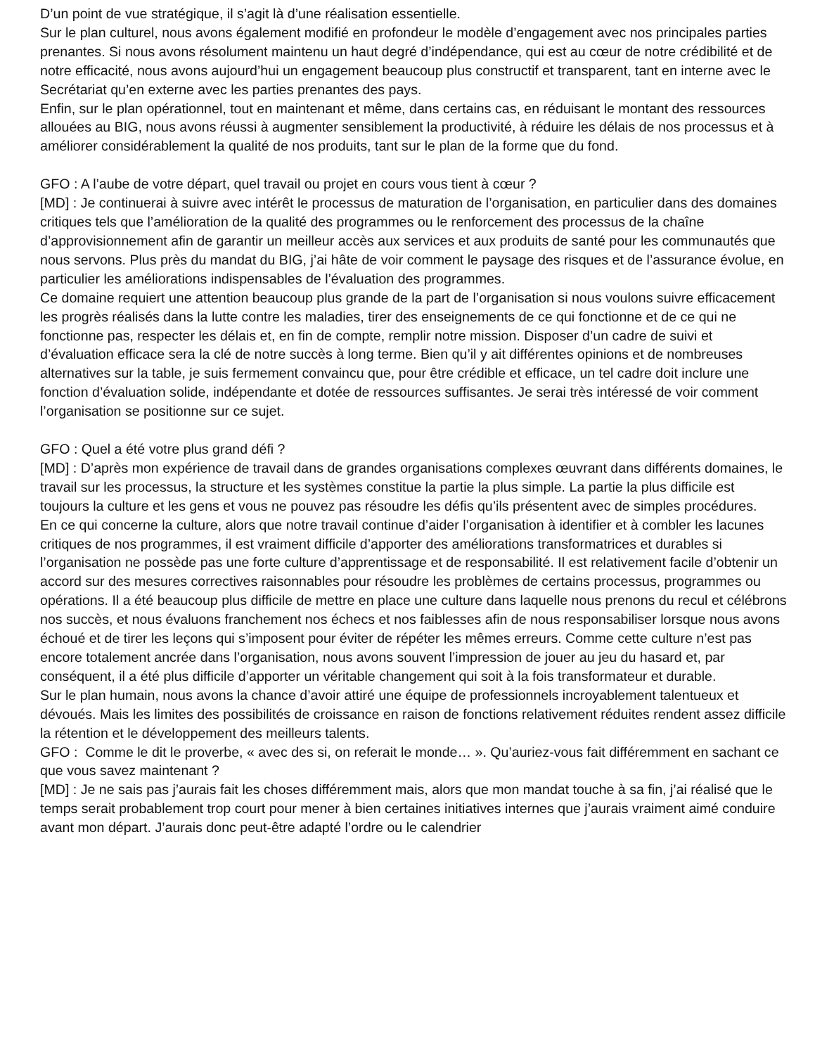D’un point de vue stratégique, il s’agit là d’une réalisation essentielle.
Sur le plan culturel, nous avons également modifié en profondeur le modèle d’engagement avec nos principales parties prenantes. Si nous avons résolument maintenu un haut degré d’indépendance, qui est au cœur de notre crédibilité et de notre efficacité, nous avons aujourd’hui un engagement beaucoup plus constructif et transparent, tant en interne avec le Secrétariat qu’en externe avec les parties prenantes des pays.
Enfin, sur le plan opérationnel, tout en maintenant et même, dans certains cas, en réduisant le montant des ressources allouées au BIG, nous avons réussi à augmenter sensiblement la productivité, à réduire les délais de nos processus et à améliorer considérablement la qualité de nos produits, tant sur le plan de la forme que du fond.
GFO : A l’aube de votre départ, quel travail ou projet en cours vous tient à cœur ?
[MD] : Je continuerai à suivre avec intérêt le processus de maturation de l’organisation, en particulier dans des domaines critiques tels que l’amélioration de la qualité des programmes ou le renforcement des processus de la chaîne d’approvisionnement afin de garantir un meilleur accès aux services et aux produits de santé pour les communautés que nous servons. Plus près du mandat du BIG, j’ai hâte de voir comment le paysage des risques et de l’assurance évolue, en particulier les améliorations indispensables de l’évaluation des programmes.
Ce domaine requiert une attention beaucoup plus grande de la part de l’organisation si nous voulons suivre efficacement les progrès réalisés dans la lutte contre les maladies, tirer des enseignements de ce qui fonctionne et de ce qui ne fonctionne pas, respecter les délais et, en fin de compte, remplir notre mission. Disposer d’un cadre de suivi et d’évaluation efficace sera la clé de notre succès à long terme. Bien qu’il y ait différentes opinions et de nombreuses alternatives sur la table, je suis fermement convaincu que, pour être crédible et efficace, un tel cadre doit inclure une fonction d’évaluation solide, indépendante et dotée de ressources suffisantes. Je serai très intéressé de voir comment l’organisation se positionne sur ce sujet.
GFO : Quel a été votre plus grand défi ?
[MD] : D’après mon expérience de travail dans de grandes organisations complexes œuvrant dans différents domaines, le travail sur les processus, la structure et les systèmes constitue la partie la plus simple. La partie la plus difficile est toujours la culture et les gens et vous ne pouvez pas résoudre les défis qu’ils présentent avec de simples procédures.
En ce qui concerne la culture, alors que notre travail continue d’aider l’organisation à identifier et à combler les lacunes critiques de nos programmes, il est vraiment difficile d’apporter des améliorations transformatrices et durables si l’organisation ne possède pas une forte culture d’apprentissage et de responsabilité. Il est relativement facile d’obtenir un accord sur des mesures correctives raisonnables pour résoudre les problèmes de certains processus, programmes ou opérations. Il a été beaucoup plus difficile de mettre en place une culture dans laquelle nous prenons du recul et célébrons nos succès, et nous évaluons franchement nos échecs et nos faiblesses afin de nous responsabiliser lorsque nous avons échoué et de tirer les leçons qui s’imposent pour éviter de répéter les mêmes erreurs. Comme cette culture n’est pas encore totalement ancrée dans l’organisation, nous avons souvent l’impression de jouer au jeu du hasard et, par conséquent, il a été plus difficile d’apporter un véritable changement qui soit à la fois transformateur et durable.
Sur le plan humain, nous avons la chance d’avoir attiré une équipe de professionnels incroyablement talentueux et dévoués. Mais les limites des possibilités de croissance en raison de fonctions relativement réduites rendent assez difficile la rétention et le développement des meilleurs talents.
GFO : Comme le dit le proverbe, « avec des si, on referait le monde… ». Qu’auriez-vous fait différemment en sachant ce que vous savez maintenant ?
[MD] : Je ne sais pas j’aurais fait les choses différemment mais, alors que mon mandat touche à sa fin, j’ai réalisé que le temps serait probablement trop court pour mener à bien certaines initiatives internes que j’aurais vraiment aimé conduire avant mon départ. J’aurais donc peut-être adapté l’ordre ou le calendrier